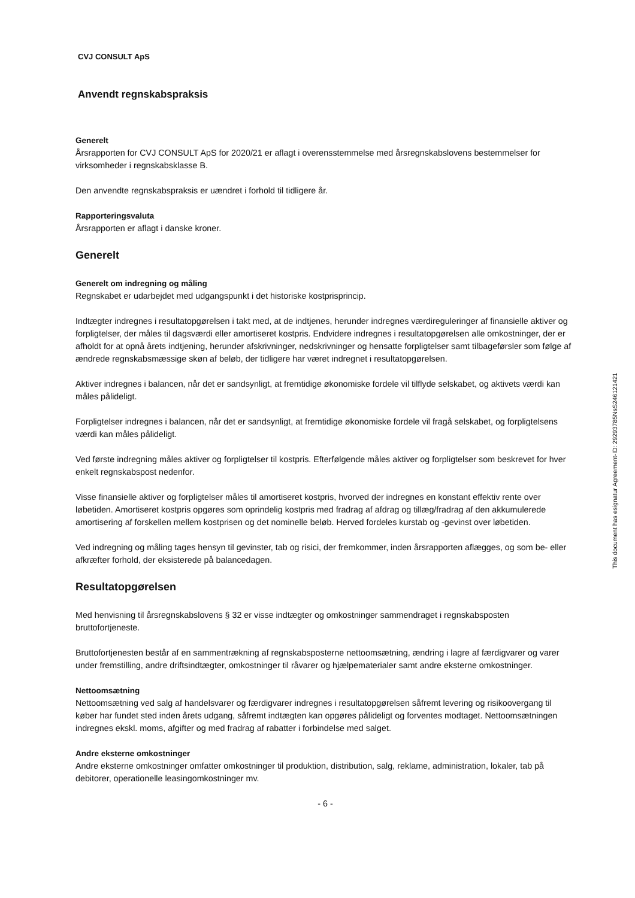CVJ CONSULT ApS
Anvendt regnskabspraksis
Generelt
Årsrapporten for CVJ CONSULT ApS for 2020/21 er aflagt i overensstemmelse med årsregnskabslovens bestemmelser for virksomheder i regnskabsklasse B.
Den anvendte regnskabspraksis er uændret i forhold til tidligere år.
Rapporteringsvaluta
Årsrapporten er aflagt i danske kroner.
Generelt
Generelt om indregning og måling
Regnskabet er udarbejdet med udgangspunkt i det historiske kostprisprincip.
Indtægter indregnes i resultatopgørelsen i takt med, at de indtjenes, herunder indregnes værdireguleringer af finansielle aktiver og forpligtelser, der måles til dagsværdi eller amortiseret kostpris. Endvidere indregnes i resultatopgørelsen alle omkostninger, der er afholdt for at opnå årets indtjening, herunder afskrivninger, nedskrivninger og hensatte forpligtelser samt tilbageførsler som følge af ændrede regnskabsmæssige skøn af beløb, der tidligere har været indregnet i resultatopgørelsen.
Aktiver indregnes i balancen, når det er sandsynligt, at fremtidige økonomiske fordele vil tilflyde selskabet, og aktivets værdi kan måles pålideligt.
Forpligtelser indregnes i balancen, når det er sandsynligt, at fremtidige økonomiske fordele vil fragå selskabet, og forpligtelsens værdi kan måles pålideligt.
Ved første indregning måles aktiver og forpligtelser til kostpris. Efterfølgende måles aktiver og forpligtelser som beskrevet for hver enkelt regnskabspost nedenfor.
Visse finansielle aktiver og forpligtelser måles til amortiseret kostpris, hvorved der indregnes en konstant effektiv rente over løbetiden. Amortiseret kostpris opgøres som oprindelig kostpris med fradrag af afdrag og tillæg/fradrag af den akkumulerede amortisering af forskellen mellem kostprisen og det nominelle beløb. Herved fordeles kurstab og -gevinst over løbetiden.
Ved indregning og måling tages hensyn til gevinster, tab og risici, der fremkommer, inden årsrapporten aflægges, og som be- eller afkræfter forhold, der eksisterede på balancedagen.
Resultatopgørelsen
Med henvisning til årsregnskabslovens § 32 er visse indtægter og omkostninger sammendraget i regnskabsposten bruttofortjeneste.
Bruttofortjenesten består af en sammentrækning af regnskabsposterne nettoomsætning, ændring i lagre af færdigvarer og varer under fremstilling, andre driftsindtægter, omkostninger til råvarer og hjælpematerialer samt andre eksterne omkostninger.
Nettoomsætning
Nettoomsætning ved salg af handelsvarer og færdigvarer indregnes i resultatopgørelsen såfremt levering og risikoovergang til køber har fundet sted inden årets udgang, såfremt indtægten kan opgøres pålideligt og forventes modtaget. Nettoomsætningen indregnes ekskl. moms, afgifter og med fradrag af rabatter i forbindelse med salget.
Andre eksterne omkostninger
Andre eksterne omkostninger omfatter omkostninger til produktion, distribution, salg, reklame, administration, lokaler, tab på debitorer, operationelle leasingomkostninger mv.
- 6 -
This document has esignatur Agreement-ID: 29293785NsS246121421